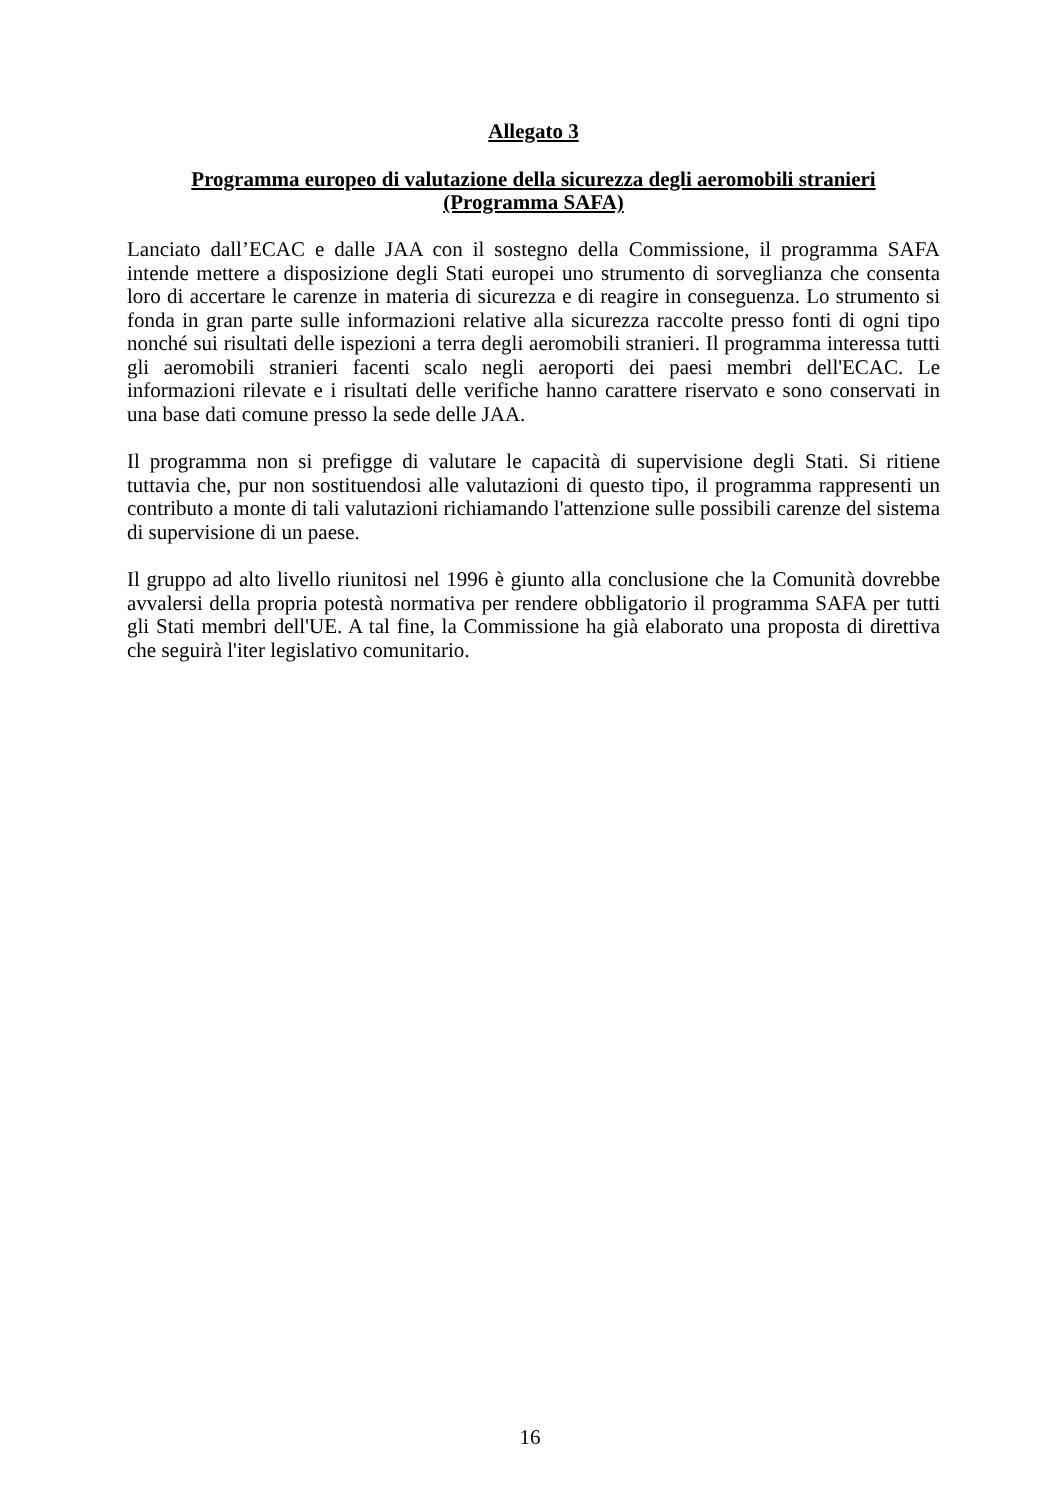Allegato 3
Programma europeo di valutazione della sicurezza degli aeromobili stranieri
(Programma SAFA)
Lanciato dall’ECAC e dalle JAA con il sostegno della Commissione, il programma SAFA intende mettere a disposizione degli Stati europei uno strumento di sorveglianza che consenta loro di accertare le carenze in materia di sicurezza e di reagire in conseguenza. Lo strumento si fonda in gran parte sulle informazioni relative alla sicurezza raccolte presso fonti di ogni tipo nonché sui risultati delle ispezioni a terra degli aeromobili stranieri. Il programma interessa tutti gli aeromobili stranieri facenti scalo negli aeroporti dei paesi membri dell'ECAC. Le informazioni rilevate e i risultati delle verifiche hanno carattere riservato e sono conservati in una base dati comune presso la sede delle JAA.
Il programma non si prefigge di valutare le capacità di supervisione degli Stati. Si ritiene tuttavia che, pur non sostituendosi alle valutazioni di questo tipo, il programma rappresenti un contributo a monte di tali valutazioni richiamando l'attenzione sulle possibili carenze del sistema di supervisione di un paese.
Il gruppo ad alto livello riunitosi nel 1996 è giunto alla conclusione che la Comunità dovrebbe avvalersi della propria potestà normativa per rendere obbligatorio il programma SAFA per tutti gli Stati membri dell'UE. A tal fine, la Commissione ha già elaborato una proposta di direttiva che seguirà l'iter legislativo comunitario.
16